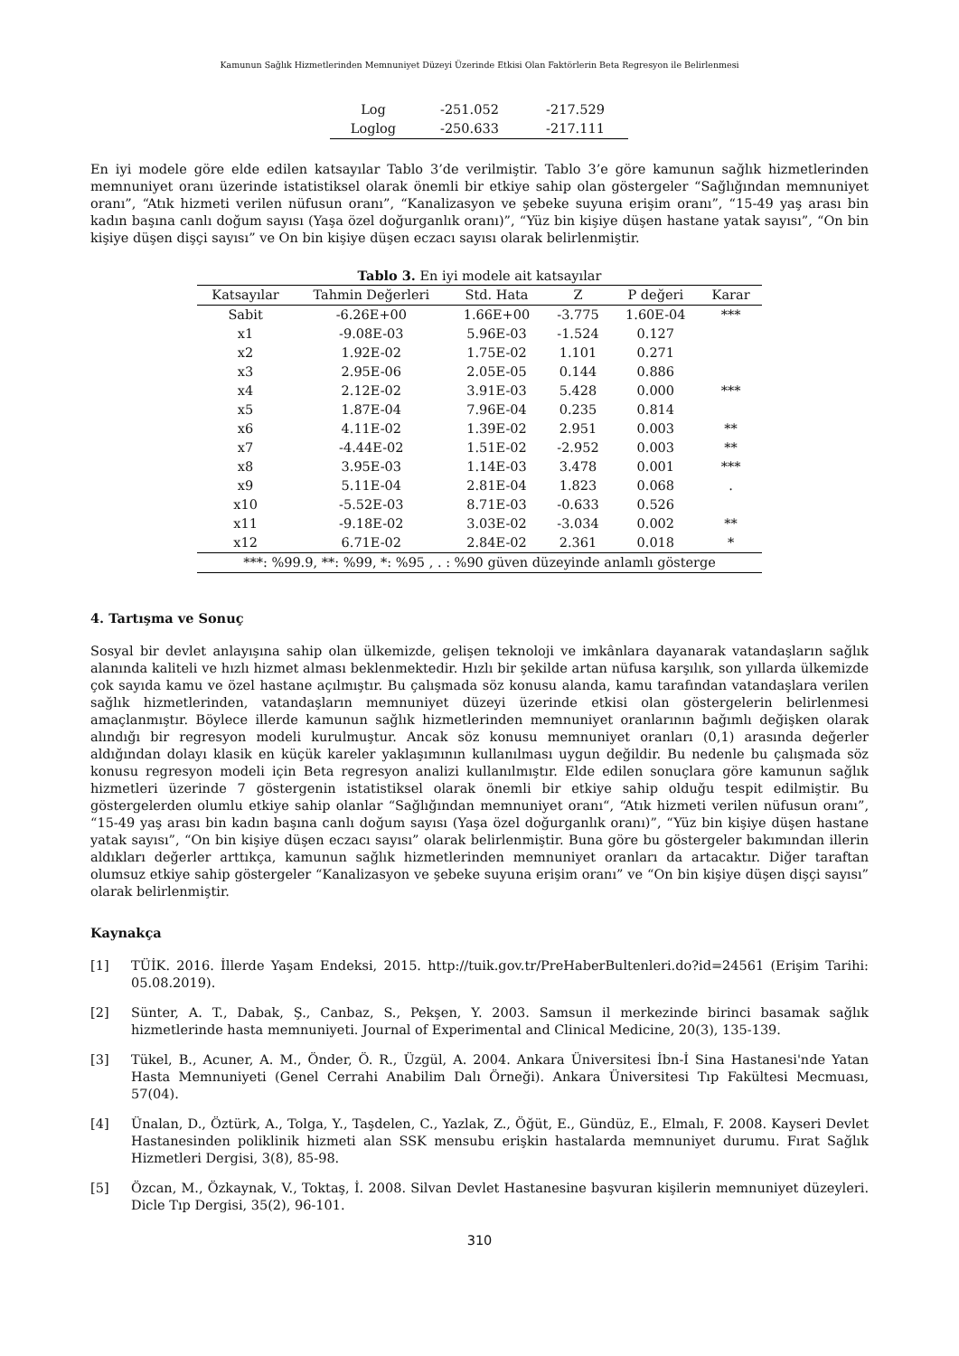Kamunun Sağlık Hizmetlerinden Memnuniyet Düzeyi Üzerinde Etkisi Olan Faktörlerin Beta Regresyon ile Belirlenmesi
| Log | -251.052 | -217.529 |
| Loglog | -250.633 | -217.111 |
En iyi modele göre elde edilen katsayılar Tablo 3’de verilmiştir. Tablo 3’e göre kamunun sağlık hizmetlerinden memnuniyet oranı üzerinde istatistiksel olarak önemli bir etkiye sahip olan göstergeler “Sağlığından memnuniyet oranı”, “Atık hizmeti verilen nüfusun oranı”, “Kanalizasyon ve şebeke suyuna erişim oranı”, “15-49 yaş arası bin kadın başına canlı doğum sayısı (Yaşa özel doğurganlık oranı)”, “Yüz bin kişiye düşen hastane yatak sayısı”, “On bin kişiye düşen dişçi sayısı” ve On bin kişiye düşen eczacı sayısı olarak belirlenmiştir.
Tablo 3. En iyi modele ait katsayılar
| Katsayılar | Tahmin Değerleri | Std. Hata | Z | P değeri | Karar |
| --- | --- | --- | --- | --- | --- |
| Sabit | -6.26E+00 | 1.66E+00 | -3.775 | 1.60E-04 | *** |
| x1 | -9.08E-03 | 5.96E-03 | -1.524 | 0.127 | |
| x2 | 1.92E-02 | 1.75E-02 | 1.101 | 0.271 | |
| x3 | 2.95E-06 | 2.05E-05 | 0.144 | 0.886 | |
| x4 | 2.12E-02 | 3.91E-03 | 5.428 | 0.000 | *** |
| x5 | 1.87E-04 | 7.96E-04 | 0.235 | 0.814 | |
| x6 | 4.11E-02 | 1.39E-02 | 2.951 | 0.003 | ** |
| x7 | -4.44E-02 | 1.51E-02 | -2.952 | 0.003 | ** |
| x8 | 3.95E-03 | 1.14E-03 | 3.478 | 0.001 | *** |
| x9 | 5.11E-04 | 2.81E-04 | 1.823 | 0.068 | . |
| x10 | -5.52E-03 | 8.71E-03 | -0.633 | 0.526 | |
| x11 | -9.18E-02 | 3.03E-02 | -3.034 | 0.002 | ** |
| x12 | 6.71E-02 | 2.84E-02 | 2.361 | 0.018 | * |
| ***: %99.9, **: %99, *: %95 , . : %90 güven düzeyinde anlamlı gösterge | | | | | |
4. Tartışma ve Sonuç
Sosyal bir devlet anlayışına sahip olan ülkemizde, gelişen teknoloji ve imkânlara dayanarak vatandaşların sağlık alanında kaliteli ve hızlı hizmet alması beklenmektedir. Hızlı bir şekilde artan nüfusa karşılık, son yıllarda ülkemizde çok sayıda kamu ve özel hastane açılmıştır. Bu çalışmada söz konusu alanda, kamu tarafından vatandaşlara verilen sağlık hizmetlerinden, vatandaşların memnuniyet düzeyi üzerinde etkisi olan göstergelerin belirlenmesi amaçlanmıştır. Böylece illerde kamunun sağlık hizmetlerinden memnuniyet oranlarının bağımlı değişken olarak alındığı bir regresyon modeli kurulmuştur. Ancak söz konusu memnuniyet oranları (0,1) arasında değerler aldığından dolayı klasik en küçük kareler yaklaşımının kullanılması uygun değildir. Bu nedenle bu çalışmada söz konusu regresyon modeli için Beta regresyon analizi kullanılmıştır. Elde edilen sonuçlara göre kamunun sağlık hizmetleri üzerinde 7 göstergenin istatistiksel olarak önemli bir etkiye sahip olduğu tespit edilmiştir. Bu göstergelerden olumlu etkiye sahip olanlar “Sağlığından memnuniyet oranı“, “Atık hizmeti verilen nüfusun oranı”, “15-49 yaş arası bin kadın başına canlı doğum sayısı (Yaşa özel doğurganlık oranı)”, “Yüz bin kişiye düşen hastane yatak sayısı”, “On bin kişiye düşen eczacı sayısı” olarak belirlenmiştir. Buna göre bu göstergeler bakımından illerin aldıkları değerler arttıkça, kamunun sağlık hizmetlerinden memnuniyet oranları da artacaktır. Diğer taraftan olumsuz etkiye sahip göstergeler “Kanalizasyon ve şebeke suyuna erişim oranı” ve “On bin kişiye düşen dişçi sayısı” olarak belirlenmiştir.
Kaynakça
[1] TÜİK. 2016. İllerde Yaşam Endeksi, 2015. http://tuik.gov.tr/PreHaberBultenleri.do?id=24561 (Erişim Tarihi: 05.08.2019).
[2] Sünter, A. T., Dabak, Ş., Canbaz, S., Pekşen, Y. 2003. Samsun il merkezinde birinci basamak sağlık hizmetlerinde hasta memnuniyeti. Journal of Experimental and Clinical Medicine, 20(3), 135-139.
[3] Tükel, B., Acuner, A. M., Önder, Ö. R., Üzgül, A. 2004. Ankara Üniversitesi İbn-İ Sina Hastanesi'nde Yatan Hasta Memnuniyeti (Genel Cerrahi Anabilim Dalı Örneği). Ankara Üniversitesi Tıp Fakültesi Mecmuası, 57(04).
[4] Ünalan, D., Öztürk, A., Tolga, Y., Taşdelen, C., Yazlak, Z., Öğüt, E., Gündüz, E., Elmalı, F. 2008. Kayseri Devlet Hastanesinden poliklinik hizmeti alan SSK mensubu erişkin hastalarda memnuniyet durumu. Fırat Sağlık Hizmetleri Dergisi, 3(8), 85-98.
[5] Özcan, M., Özkaynak, V., Toktaş, İ. 2008. Silvan Devlet Hastanesine başvuran kişilerin memnuniyet düzeyleri. Dicle Tıp Dergisi, 35(2), 96-101.
310